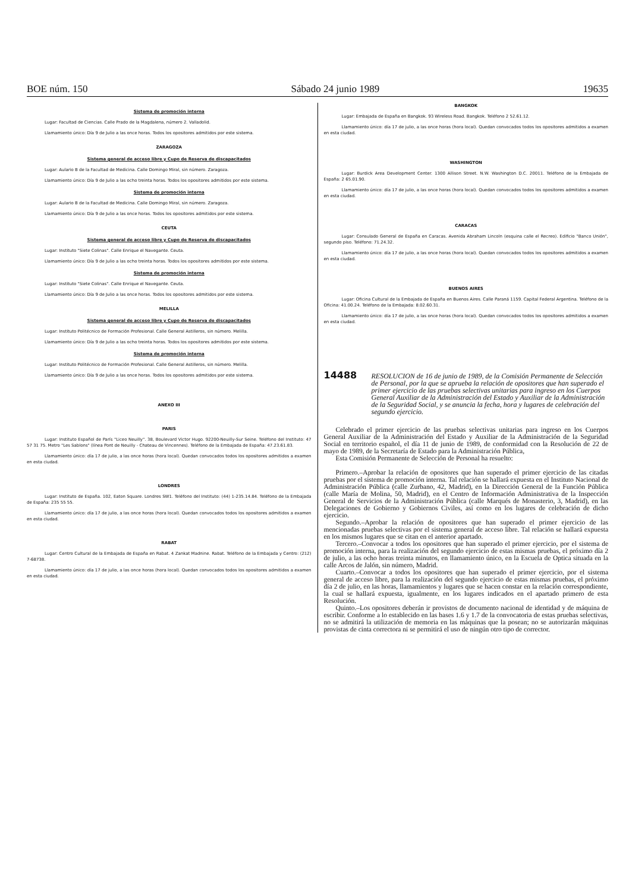BOE núm. 150 Sábado 24 junio 1989 19635
Sistema de promoción interna
Lugar: Facultad de Ciencias. Calle Prado de la Magdalena, número 2. Valladolid.
Llamamiento único: Día 9 de Julio a las once horas. Todos los opositores admitidos por este sistema.
ZARAGOZA
Sistema general de acceso libre y Cupo de Reserva de discapacitados
Lugar: Aulario B de la Facultad de Medicina. Calle Domingo Miral, sin número. Zaragoza.
Llamamiento único: Día 9 de Julio a las ocho treinta horas. Todos los opositores admitidos por este sistema.
Sistema de promoción interna
Lugar: Aulario B de la Facultad de Medicina. Calle Domingo Miral, sin número. Zaragoza.
Llamamiento único: Día 9 de Julio a las once horas. Todos los opositores admitidos por este sistema.
CEUTA
Sistema general de acceso libre y Cupo de Reserva de discapacitados
Lugar: Instituto "Siete Colinas". Calle Enrique el Navegante. Ceuta.
Llamamiento único: Día 9 de Julio a las ocho treinta horas. Todos los opositores admitidos por este sistema.
Sistema de promoción interna
Lugar: Instituto "Siete Colinas". Calle Enrique el Navegante. Ceuta.
Llamamiento único: Día 9 de Julio a las once horas. Todos los opositores admitidos por este sistema.
MELILLA
Sistema general de acceso libre y Cupo de Reserva de discapacitados
Lugar: Instituto Politécnico de Formación Profesional. Calle General Astilleros, sin número. Melilla.
Llamamiento único: Día 9 de Julio a las ocho treinta horas. Todos los opositores admitidos por este sistema.
Sistema de promoción interna
Lugar: Instituto Politécnico de Formación Profesional. Calle General Astilleros, sin número. Melilla.
Llamamiento único: Día 9 de Julio a las once horas. Todos los opositores admitidos por este sistema.
ANEXO III
PARIS
Lugar: Instituto Español de París "Liceo Neuilly". 38, Boulevard Victor Hugo. 92200-Neuilly-Sur Seine. Teléfono del Instituto: 47 57 31 75. Metro "Les Sablons" (línea Pont de Neuilly - Chateau de Vincennes). Teléfono de la Embajada de España: 47.23.61.83.
Llamamiento único: día 17 de julio, a las once horas (hora local). Quedan convocados todos los opositores admitidos a examen en esta ciudad.
LONDRES
Lugar: Instituto de España. 102, Eaton Square. Londres SW1. Teléfono del Instituto: (44) 1-235.14.84. Teléfono de la Embajada de España: 235 55 55.
Llamamiento único: día 17 de julio, a las once horas (hora local). Quedan convocados todos los opositores admitidos a examen en esta ciudad.
RABAT
Lugar: Centro Cultural de la Embajada de España en Rabat. 4 Zankat Madnine. Rabat. Teléfono de la Embajada y Centro: (212) 7-68738.
Llamamiento único: día 17 de julio, a las once horas (hora local). Quedan convocados todos los opositores admitidos a examen en esta ciudad.
BANGKOK
Lugar: Embajada de España en Bangkok. 93 Wireless Road. Bangkok. Teléfono 2 52.61.12.
Llamamiento único: día 17 de julio, a las once horas (hora local). Quedan convocados todos los opositores admitidos a examen en esta ciudad.
WASHINGTON
Lugar: Burdick Area Development Center. 1300 Allison Street. N.W. Washington D.C. 20011. Teléfono de la Embajada de España: 2 65.01.90.
Llamamiento único: día 17 de julio, a las once horas (hora local). Quedan convocados todos los opositores admitidos a examen en esta ciudad.
CARACAS
Lugar: Consulado General de España en Caracas. Avenida Abraham Lincoln (esquina calle el Recreo). Edificio "Banco Unión", segundo piso. Teléfono: 71.24.32.
Llamamiento único: día 17 de julio, a las once horas (hora local). Quedan convocados todos los opositores admitidos a examen en esta ciudad.
BUENOS AIRES
Lugar: Oficina Cultural de la Embajada de España en Buenos Aires. Calle Paraná 1159. Capital Federal Argentina. Teléfono de la Oficina: 41.00.24. Teléfono de la Embajada: 8.02.60.31.
Llamamiento único: día 17 de julio, a las once horas (hora local). Quedan convocados todos los opositores admitidos a examen en esta ciudad.
14488
RESOLUCION de 16 de junio de 1989, de la Comisión Permanente de Selección de Personal, por la que se aprueba la relación de opositores que han superado el primer ejercicio de las pruebas selectivas unitarias para ingreso en los Cuerpos General Auxiliar de la Administración del Estado y Auxiliar de la Administración de la Seguridad Social, y se anuncia la fecha, hora y lugares de celebración del segundo ejercicio.
Celebrado el primer ejercicio de las pruebas selectivas unitarias para ingreso en los Cuerpos General Auxiliar de la Administración del Estado y Auxiliar de la Administración de la Seguridad Social en territorio español, el día 11 de junio de 1989, de conformidad con la Resolución de 22 de mayo de 1989, de la Secretaría de Estado para la Administración Pública,
Esta Comisión Permanente de Selección de Personal ha resuelto:
Primero.–Aprobar la relación de opositores que han superado el primer ejercicio de las citadas pruebas por el sistema de promoción interna. Tal relación se hallará expuesta en el Instituto Nacional de Administración Pública (calle Zurbano, 42, Madrid), en la Dirección General de la Función Pública (calle María de Molina, 50, Madrid), en el Centro de Información Administrativa de la Inspección General de Servicios de la Administración Pública (calle Marqués de Monasterio, 3, Madrid), en las Delegaciones de Gobierno y Gobiernos Civiles, así como en los lugares de celebración de dicho ejercicio.
Segundo.–Aprobar la relación de opositores que han superado el primer ejercicio de las mencionadas pruebas selectivas por el sistema general de acceso libre. Tal relación se hallará expuesta en los mismos lugares que se citan en el anterior apartado.
Tercero.–Convocar a todos los opositores que han superado el primer ejercicio, por el sistema de promoción interna, para la realización del segundo ejercicio de estas mismas pruebas, el próximo día 2 de julio, a las ocho horas treinta minutos, en llamamiento único, en la Escuela de Optica situada en la calle Arcos de Jalón, sin número, Madrid.
Cuarto.–Convocar a todos los opositores que han superado el primer ejercicio, por el sistema general de acceso libre, para la realización del segundo ejercicio de estas mismas pruebas, el próximo día 2 de julio, en las horas, llamamientos y lugares que se hacen constar en la relación correspondiente, la cual se hallará expuesta, igualmente, en los lugares indicados en el apartado primero de esta Resolución.
Quinto.–Los opositores deberán ir provistos de documento nacional de identidad y de máquina de escribir. Conforme a lo establecido en las bases 1.6 y 1.7 de la convocatoria de estas pruebas selectivas, no se admitirá la utilización de memoria en las máquinas que la posean; no se autorizarán máquinas provistas de cinta correctora ni se permitirá el uso de ningún otro tipo de corrector.